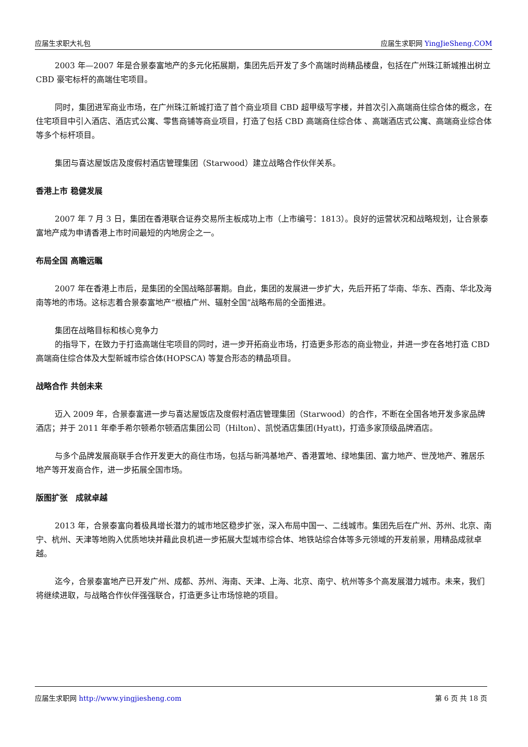应届生求职大礼包 应届生求职网 YingJieSheng.COM
2003 年—2007 年是合景泰富地产的多元化拓展期，集团先后开发了多个高端时尚精品楼盘，包括在广州珠江新城推出树立 CBD 豪宅标杆的高端住宅项目。
同时，集团进军商业市场，在广州珠江新城打造了首个商业项目 CBD 超甲级写字楼，并首次引入高端商住综合体的概念，在住宅项目中引入酒店、酒店式公寓、零售商铺等商业项目，打造了包括 CBD 高端商住综合体 、高端酒店式公寓、高端商业综合体等多个标杆项目。
集团与喜达屋饭店及度假村酒店管理集团（Starwood）建立战略合作伙伴关系。
香港上市 稳健发展
2007 年 7 月 3 日，集团在香港联合证券交易所主板成功上市（上市编号：1813）。良好的运营状况和战略规划，让合景泰富地产成为申请香港上市时间最短的内地房企之一。
布局全国 高瞻远瞩
2007 年在香港上市后，是集团的全国战略部署期。自此，集团的发展进一步扩大，先后开拓了华南、华东、西南、华北及海南等地的市场。这标志着合景泰富地产“根植广州、辐射全国”战略布局的全面推进。
集团在战略目标和核心竞争力
的指导下，在致力于打造高端住宅项目的同时，进一步开拓商业市场，打造更多形态的商业物业，并进一步在各地打造 CBD 高端商住综合体及大型新城市综合体(HOPSCA) 等复合形态的精品项目。
战略合作 共创未来
迈入 2009 年，合景泰富进一步与喜达屋饭店及度假村酒店管理集团（Starwood）的合作，不断在全国各地开发多家品牌酒店；并于 2011 年牵手希尔顿希尔顿酒店集团公司（Hilton）、凯悦酒店集团(Hyatt)，打造多家顶级品牌酒店。
与多个品牌发展商联手合作开发更大的商住市场，包括与新鸿基地产、香港置地、绿地集团、富力地产、世茂地产、雅居乐地产等开发商合作，进一步拓展全国市场。
版图扩张　成就卓越
2013 年，合景泰富向着极具增长潜力的城市地区稳步扩张，深入布局中国一、二线城市。集团先后在广州、苏州、北京、南宁、杭州、天津等地购入优质地块并藉此良机进一步拓展大型城市综合体、地铁站综合体等多元领域的开发前景，用精品成就卓越。
迄今，合景泰富地产已开发广州、成都、苏州、海南、天津、上海、北京、南宁、杭州等多个高发展潜力城市。未来，我们将继续进取，与战略合作伙伴强强联合，打造更多让市场惊艳的项目。
应届生求职网 http://www.yingjiesheng.com 第 6 页 共 18 页